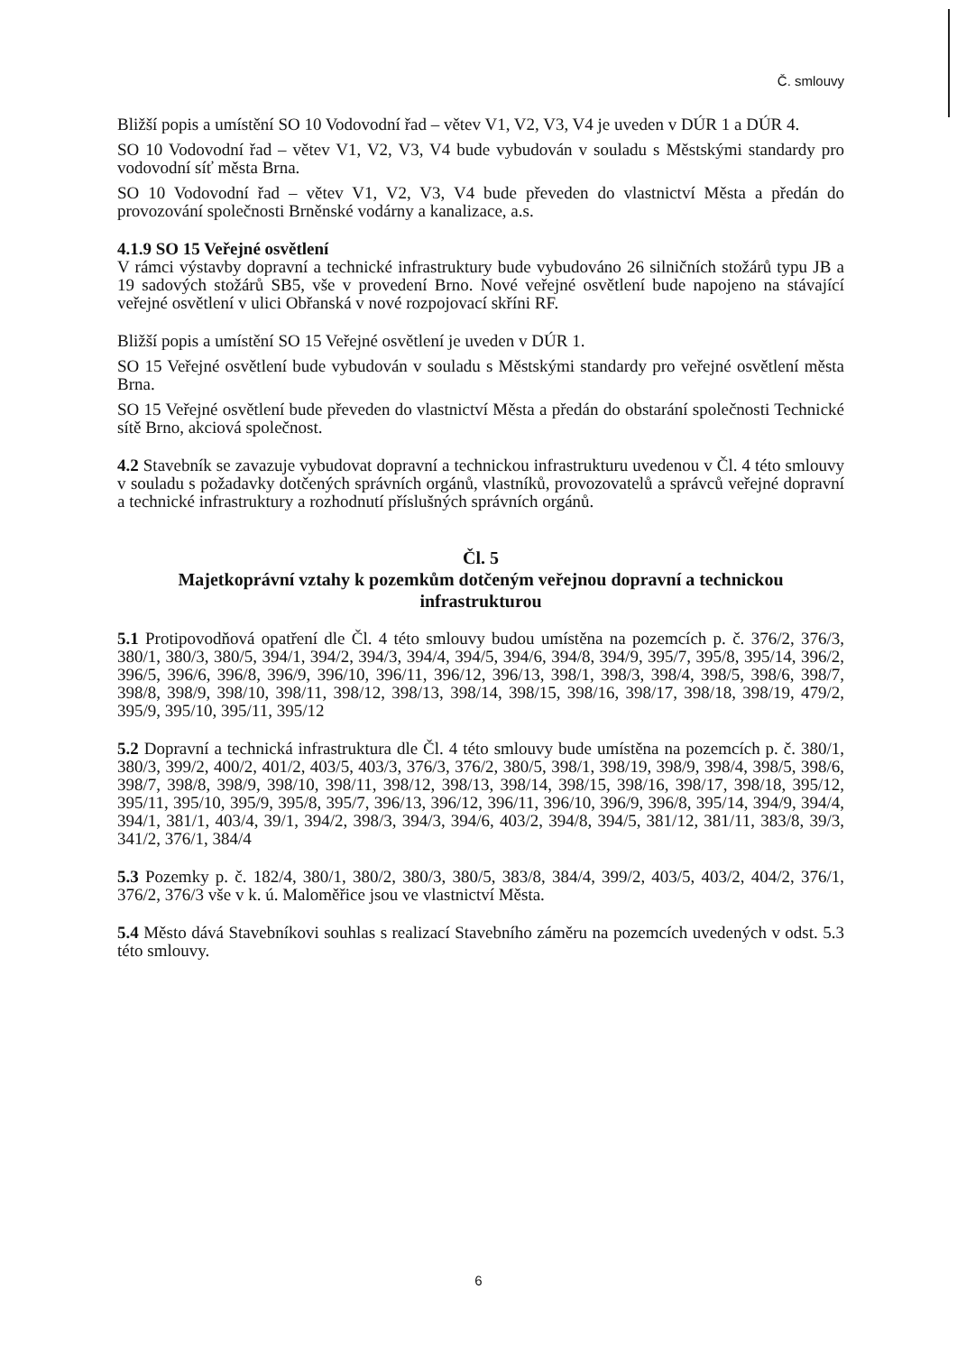Č. smlouvy
Bližší popis a umístění SO 10 Vodovodní řad – větev V1, V2, V3, V4 je uveden v DÚR 1 a DÚR 4.
SO 10 Vodovodní řad – větev V1, V2, V3, V4 bude vybudován v souladu s Městskými standardy pro vodovodní síť města Brna.
SO 10 Vodovodní řad – větev V1, V2, V3, V4 bude převeden do vlastnictví Města a předán do provozování společnosti Brněnské vodárny a kanalizace, a.s.
4.1.9 SO 15 Veřejné osvětlení
V rámci výstavby dopravní a technické infrastruktury bude vybudováno 26 silničních stožárů typu JB a 19 sadových stožárů SB5, vše v provedení Brno. Nové veřejné osvětlení bude napojeno na stávající veřejné osvětlení v ulici Obřanská v nové rozpojovací skříni RF.
Bližší popis a umístění SO 15 Veřejné osvětlení je uveden v DÚR 1.
SO 15 Veřejné osvětlení bude vybudován v souladu s Městskými standardy pro veřejné osvětlení města Brna.
SO 15 Veřejné osvětlení bude převeden do vlastnictví Města a předán do obstarání společnosti Technické sítě Brno, akciová společnost.
4.2 Stavebník se zavazuje vybudovat dopravní a technickou infrastrukturu uvedenou v Čl. 4 této smlouvy v souladu s požadavky dotčených správních orgánů, vlastníků, provozovatelů a správců veřejné dopravní a technické infrastruktury a rozhodnutí příslušných správních orgánů.
Čl. 5
Majetkoprávní vztahy k pozemkům dotčeným veřejnou dopravní a technickou infrastrukturou
5.1 Protipovodňová opatření dle Čl. 4 této smlouvy budou umístěna na pozemcích p. č. 376/2, 376/3, 380/1, 380/3, 380/5, 394/1, 394/2, 394/3, 394/4, 394/5, 394/6, 394/8, 394/9, 395/7, 395/8, 395/14, 396/2, 396/5, 396/6, 396/8, 396/9, 396/10, 396/11, 396/12, 396/13, 398/1, 398/3, 398/4, 398/5, 398/6, 398/7, 398/8, 398/9, 398/10, 398/11, 398/12, 398/13, 398/14, 398/15, 398/16, 398/17, 398/18, 398/19, 479/2, 395/9, 395/10, 395/11, 395/12
5.2 Dopravní a technická infrastruktura dle Čl. 4 této smlouvy bude umístěna na pozemcích p. č. 380/1, 380/3, 399/2, 400/2, 401/2, 403/5, 403/3, 376/3, 376/2, 380/5, 398/1, 398/19, 398/9, 398/4, 398/5, 398/6, 398/7, 398/8, 398/9, 398/10, 398/11, 398/12, 398/13, 398/14, 398/15, 398/16, 398/17, 398/18, 395/12, 395/11, 395/10, 395/9, 395/8, 395/7, 396/13, 396/12, 396/11, 396/10, 396/9, 396/8, 395/14, 394/9, 394/4, 394/1, 381/1, 403/4, 39/1, 394/2, 398/3, 394/3, 394/6, 403/2, 394/8, 394/5, 381/12, 381/11, 383/8, 39/3, 341/2, 376/1, 384/4
5.3 Pozemky p. č. 182/4, 380/1, 380/2, 380/3, 380/5, 383/8, 384/4, 399/2, 403/5, 403/2, 404/2, 376/1, 376/2, 376/3 vše v k. ú. Maloměřice jsou ve vlastnictví Města.
5.4 Město dává Stavebníkovi souhlas s realizací Stavebního záměru na pozemcích uvedených v odst. 5.3 této smlouvy.
6